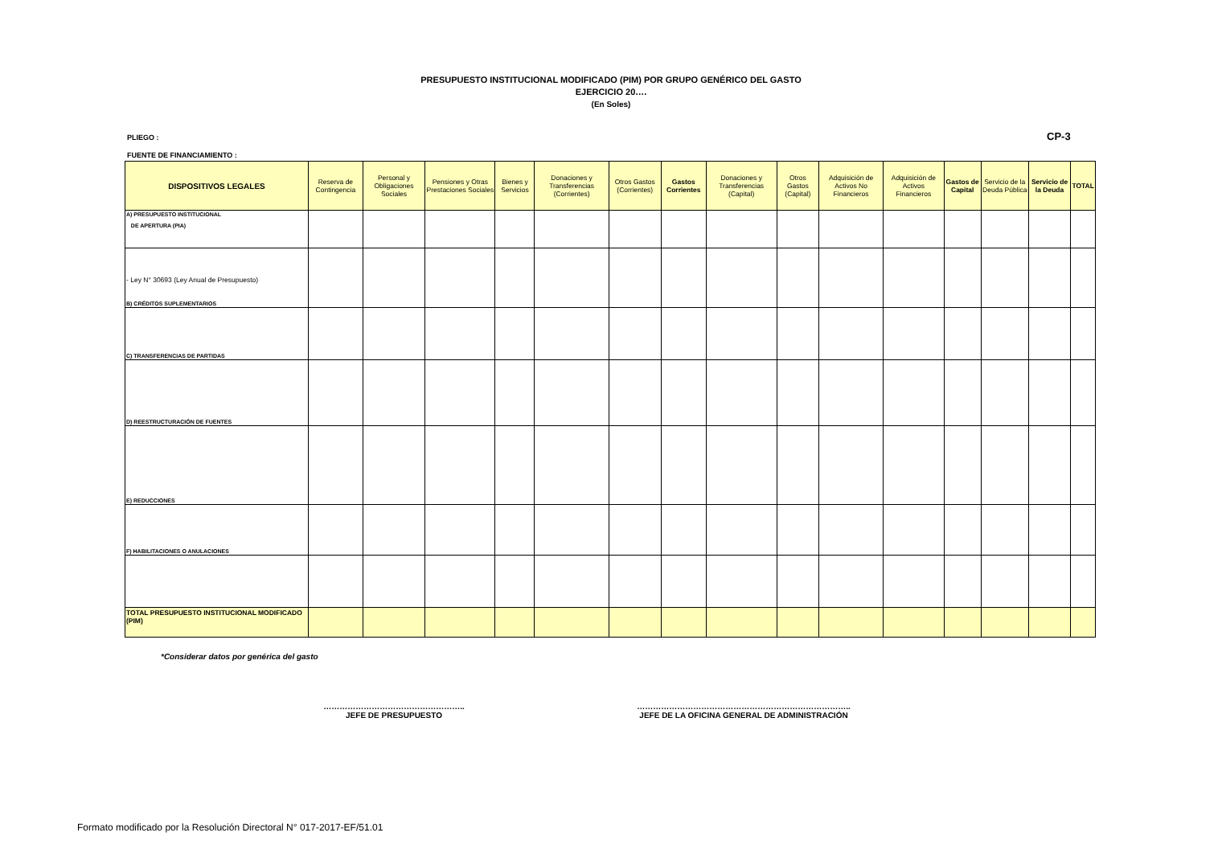PRESUPUESTO INSTITUCIONAL MODIFICADO (PIM) POR GRUPO GENÉRICO DEL GASTO
EJERCICIO 20….
(En Soles)
PLIEGO : CP-3
FUENTE DE FINANCIAMIENTO :
| DISPOSITIVOS LEGALES | Reserva de Contingencia | Personal y Obligaciones Sociales | Pensiones y Otras Prestaciones Sociales | Bienes y Servicios | Donaciones y Transferencias (Corrientes) | Otros Gastos (Corrientes) | Gastos Corrientes | Donaciones y Transferencias (Capital) | Otros Gastos (Capital) | Adquisición de Activos No Financieros | Adquisición de Activos Financieros | Gastos de Capital | Servicio de la Deuda Pública | Servicio de la Deuda | TOTAL |
| --- | --- | --- | --- | --- | --- | --- | --- | --- | --- | --- | --- | --- | --- | --- | --- |
| A) PRESUPUESTO INSTITUCIONAL DE APERTURA (PIA) | | | | | | | | | | | | | | | |
| - Ley N° 30693 (Ley Anual de Presupuesto) B) CRÉDITOS SUPLEMENTARIOS | | | | | | | | | | | | | | | |
| C) TRANSFERENCIAS DE PARTIDAS | | | | | | | | | | | | | | | |
| D) REESTRUCTURACIÓN DE FUENTES | | | | | | | | | | | | | | | |
| E) REDUCCIONES | | | | | | | | | | | | | | | |
| F) HABILITACIONES O ANULACIONES | | | | | | | | | | | | | | | |
| TOTAL PRESUPUESTO INSTITUCIONAL MODIFICADO (PIM) | | | | | | | | | | | | | | | |
*Considerar datos por genérica del gasto
……………………………………………..
JEFE DE PRESUPUESTO
……………………………………………………………………..
JEFE DE LA OFICINA GENERAL DE ADMINISTRACIÓN
Formato modificado por la Resolución Directoral N° 017-2017-EF/51.01